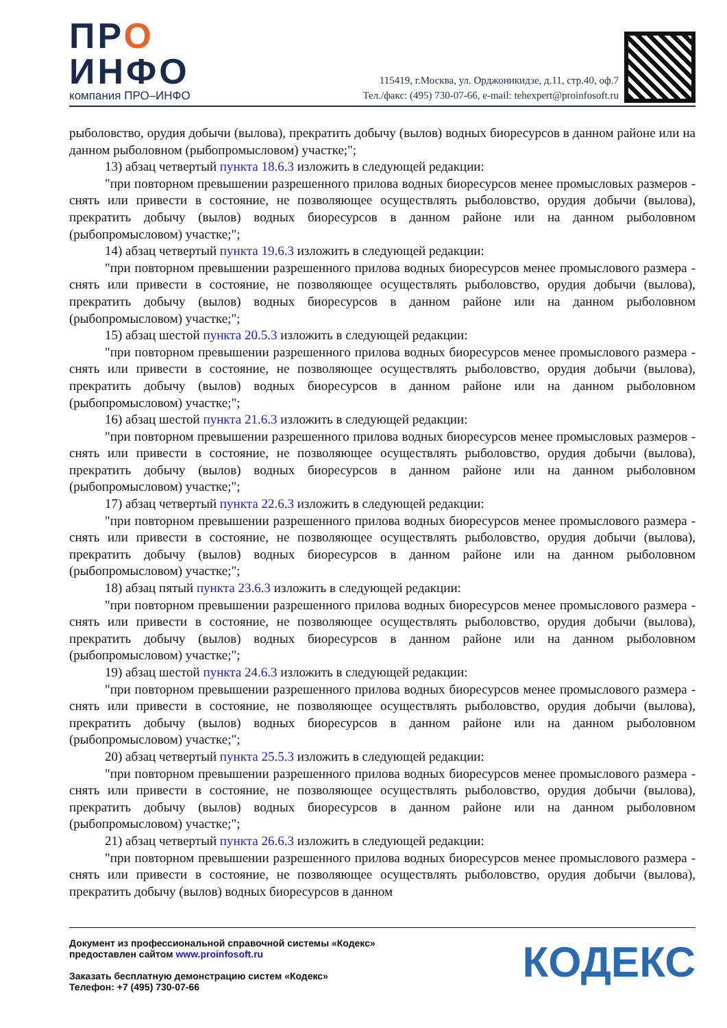ПРО
ИНФО
компания ПРО–ИНФО
115419, г.Москва, ул. Орджоникидзе, д.11, стр.40, оф.7
Тел./факс: (495) 730-07-66, e-mail: tehexpert@proinfosoft.ru
рыболовство, орудия добычи (вылова), прекратить добычу (вылов) водных биоресурсов в данном районе или на данном рыболовном (рыбопромысловом) участке;";
13) абзац четвертый пункта 18.6.3 изложить в следующей редакции:
"при повторном превышении разрешенного прилова водных биоресурсов менее промысловых размеров - снять или привести в состояние, не позволяющее осуществлять рыболовство, орудия добычи (вылова), прекратить добычу (вылов) водных биоресурсов в данном районе или на данном рыболовном (рыбопромысловом) участке;";
14) абзац четвертый пункта 19.6.3 изложить в следующей редакции:
"при повторном превышении разрешенного прилова водных биоресурсов менее промыслового размера - снять или привести в состояние, не позволяющее осуществлять рыболовство, орудия добычи (вылова), прекратить добычу (вылов) водных биоресурсов в данном районе или на данном рыболовном (рыбопромысловом) участке;";
15) абзац шестой пункта 20.5.3 изложить в следующей редакции:
"при повторном превышении разрешенного прилова водных биоресурсов менее промыслового размера - снять или привести в состояние, не позволяющее осуществлять рыболовство, орудия добычи (вылова), прекратить добычу (вылов) водных биоресурсов в данном районе или на данном рыболовном (рыбопромысловом) участке;";
16) абзац шестой пункта 21.6.3 изложить в следующей редакции:
"при повторном превышении разрешенного прилова водных биоресурсов менее промысловых размеров - снять или привести в состояние, не позволяющее осуществлять рыболовство, орудия добычи (вылова), прекратить добычу (вылов) водных биоресурсов в данном районе или на данном рыболовном (рыбопромысловом) участке;";
17) абзац четвертый пункта 22.6.3 изложить в следующей редакции:
"при повторном превышении разрешенного прилова водных биоресурсов менее промыслового размера - снять или привести в состояние, не позволяющее осуществлять рыболовство, орудия добычи (вылова), прекратить добычу (вылов) водных биоресурсов в данном районе или на данном рыболовном (рыбопромысловом) участке;";
18) абзац пятый пункта 23.6.3 изложить в следующей редакции:
"при повторном превышении разрешенного прилова водных биоресурсов менее промыслового размера - снять или привести в состояние, не позволяющее осуществлять рыболовство, орудия добычи (вылова), прекратить добычу (вылов) водных биоресурсов в данном районе или на данном рыболовном (рыбопромысловом) участке;";
19) абзац шестой пункта 24.6.3 изложить в следующей редакции:
"при повторном превышении разрешенного прилова водных биоресурсов менее промыслового размера - снять или привести в состояние, не позволяющее осуществлять рыболовство, орудия добычи (вылова), прекратить добычу (вылов) водных биоресурсов в данном районе или на данном рыболовном (рыбопромысловом) участке;";
20) абзац четвертый пункта 25.5.3 изложить в следующей редакции:
"при повторном превышении разрешенного прилова водных биоресурсов менее промыслового размера - снять или привести в состояние, не позволяющее осуществлять рыболовство, орудия добычи (вылова), прекратить добычу (вылов) водных биоресурсов в данном районе или на данном рыболовном (рыбопромысловом) участке;";
21) абзац четвертый пункта 26.6.3 изложить в следующей редакции:
"при повторном превышении разрешенного прилова водных биоресурсов менее промыслового размера - снять или привести в состояние, не позволяющее осуществлять рыболовство, орудия добычи (вылова), прекратить добычу (вылов) водных биоресурсов в данном
Документ из профессиональной справочной системы «Кодекс»
предоставлен сайтом www.proinfosoft.ru
Заказать бесплатную демонстрацию систем «Кодекс»
Телефон: +7 (495) 730-07-66
КОДЕКС